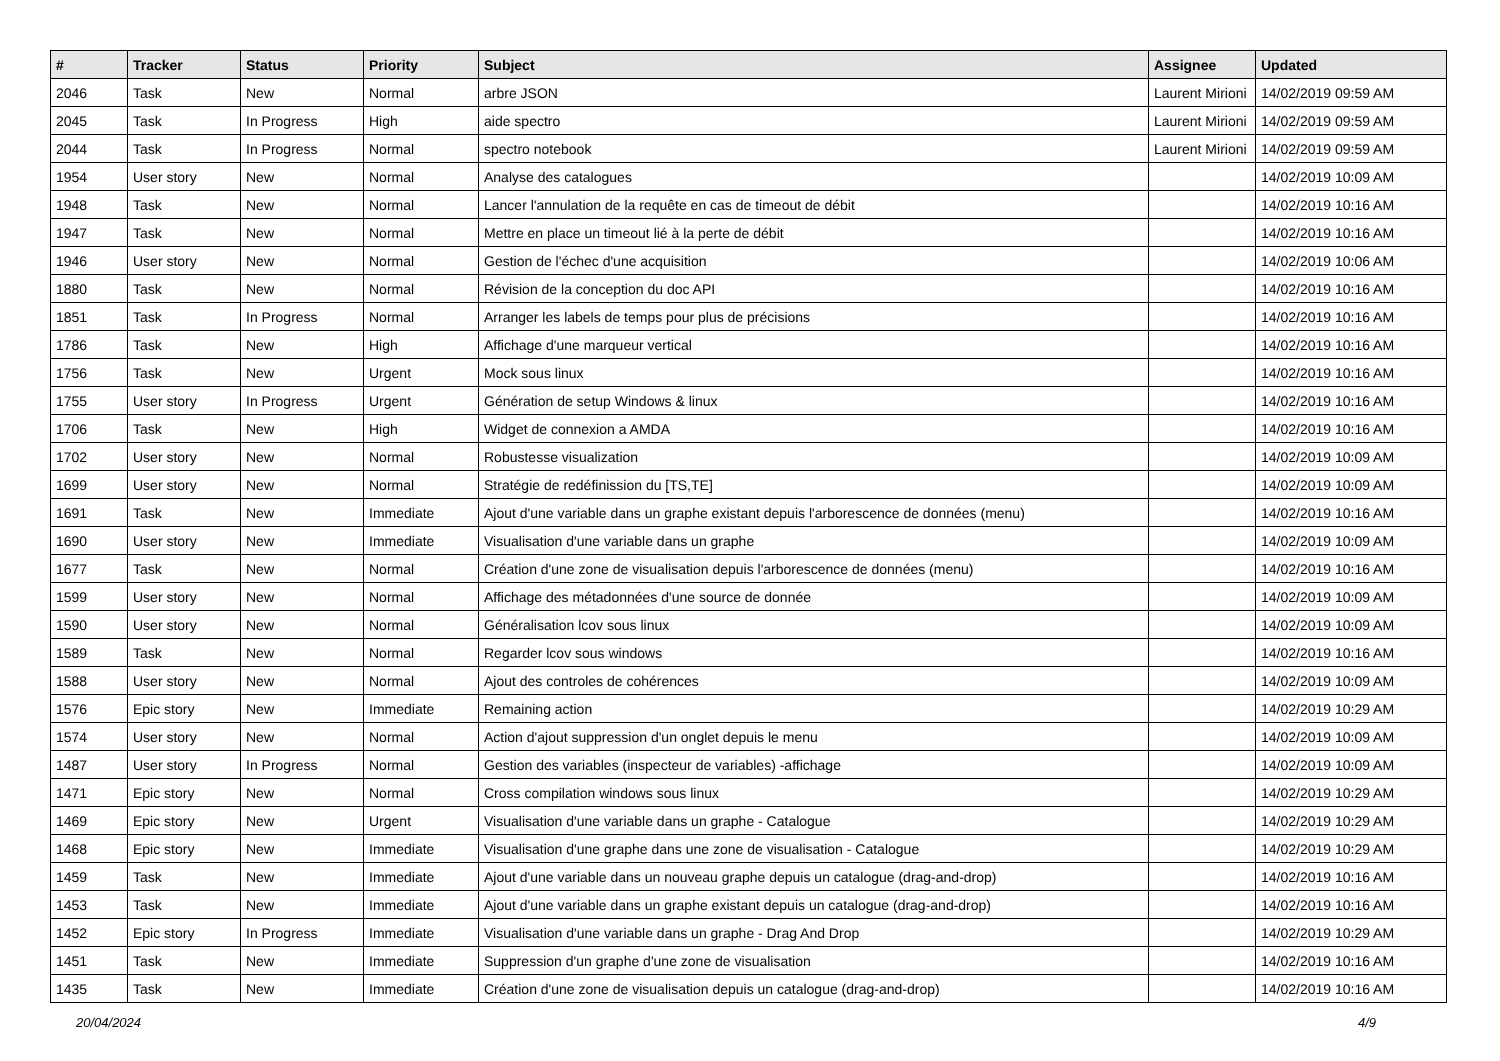| # | Tracker | Status | Priority | Subject | Assignee | Updated |
| --- | --- | --- | --- | --- | --- | --- |
| 2046 | Task | New | Normal | arbre JSON | Laurent Mirioni | 14/02/2019 09:59 AM |
| 2045 | Task | In Progress | High | aide spectro | Laurent Mirioni | 14/02/2019 09:59 AM |
| 2044 | Task | In Progress | Normal | spectro notebook | Laurent Mirioni | 14/02/2019 09:59 AM |
| 1954 | User story | New | Normal | Analyse des catalogues | | 14/02/2019 10:09 AM |
| 1948 | Task | New | Normal | Lancer l'annulation de la requête en cas de timeout de débit | | 14/02/2019 10:16 AM |
| 1947 | Task | New | Normal | Mettre en place un timeout lié à la perte de débit | | 14/02/2019 10:16 AM |
| 1946 | User story | New | Normal | Gestion de l'échec d'une acquisition | | 14/02/2019 10:06 AM |
| 1880 | Task | New | Normal | Révision de la conception du doc API | | 14/02/2019 10:16 AM |
| 1851 | Task | In Progress | Normal | Arranger les labels de temps pour plus de précisions | | 14/02/2019 10:16 AM |
| 1786 | Task | New | High | Affichage d'une marqueur vertical | | 14/02/2019 10:16 AM |
| 1756 | Task | New | Urgent | Mock sous linux | | 14/02/2019 10:16 AM |
| 1755 | User story | In Progress | Urgent | Génération de setup Windows & linux | | 14/02/2019 10:16 AM |
| 1706 | Task | New | High | Widget de connexion a AMDA | | 14/02/2019 10:16 AM |
| 1702 | User story | New | Normal | Robustesse visualization | | 14/02/2019 10:09 AM |
| 1699 | User story | New | Normal | Stratégie de redéfinission du [TS,TE] | | 14/02/2019 10:09 AM |
| 1691 | Task | New | Immediate | Ajout d'une variable dans un graphe existant depuis l'arborescence de données (menu) | | 14/02/2019 10:16 AM |
| 1690 | User story | New | Immediate | Visualisation d'une variable dans un graphe | | 14/02/2019 10:09 AM |
| 1677 | Task | New | Normal | Création d'une zone de visualisation depuis l'arborescence de données (menu) | | 14/02/2019 10:16 AM |
| 1599 | User story | New | Normal | Affichage des métadonnées d'une source de donnée | | 14/02/2019 10:09 AM |
| 1590 | User story | New | Normal | Généralisation lcov sous linux | | 14/02/2019 10:09 AM |
| 1589 | Task | New | Normal | Regarder lcov sous windows | | 14/02/2019 10:16 AM |
| 1588 | User story | New | Normal | Ajout des controles de cohérences | | 14/02/2019 10:09 AM |
| 1576 | Epic story | New | Immediate | Remaining action | | 14/02/2019 10:29 AM |
| 1574 | User story | New | Normal | Action d'ajout suppression d'un onglet depuis le menu | | 14/02/2019 10:09 AM |
| 1487 | User story | In Progress | Normal | Gestion des variables (inspecteur de variables) -affichage | | 14/02/2019 10:09 AM |
| 1471 | Epic story | New | Normal | Cross compilation windows sous linux | | 14/02/2019 10:29 AM |
| 1469 | Epic story | New | Urgent | Visualisation d'une variable dans un graphe - Catalogue | | 14/02/2019 10:29 AM |
| 1468 | Epic story | New | Immediate | Visualisation d'une graphe dans une zone de visualisation - Catalogue | | 14/02/2019 10:29 AM |
| 1459 | Task | New | Immediate | Ajout d'une variable dans un nouveau graphe depuis un catalogue (drag-and-drop) | | 14/02/2019 10:16 AM |
| 1453 | Task | New | Immediate | Ajout d'une variable dans un graphe existant depuis un catalogue (drag-and-drop) | | 14/02/2019 10:16 AM |
| 1452 | Epic story | In Progress | Immediate | Visualisation d'une variable dans un graphe - Drag And Drop | | 14/02/2019 10:29 AM |
| 1451 | Task | New | Immediate | Suppression d'un graphe d'une zone de visualisation | | 14/02/2019 10:16 AM |
| 1435 | Task | New | Immediate | Création d'une zone de visualisation depuis un catalogue (drag-and-drop) | | 14/02/2019 10:16 AM |
20/04/2024 4/9